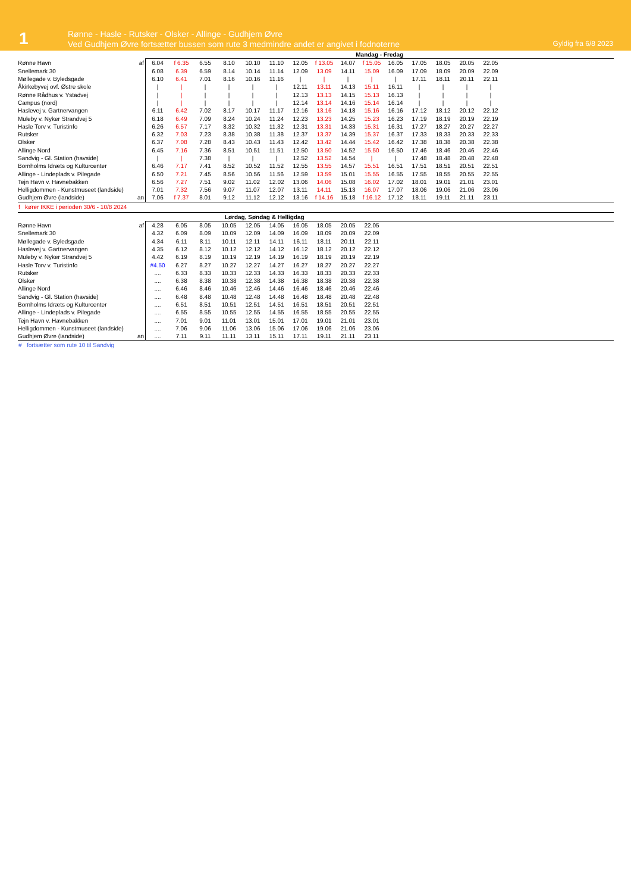1
Rønne - Hasle - Rutsker - Olsker - Allinge - Gudhjem Øvre
Ved Gudhjem Øvre fortsætter bussen som rute 3 medmindre andet er angivet i fodnoterne
Gyldig fra 6/8 2023
| | | Mandag - Fredag | | | | | | | | | | | | | | | |
| Rønne Havn | af | 6.04 | f 6.35 | 6.55 | 8.10 | 10.10 | 11.10 | 12.05 | f 13.05 | 14.07 | f 15.05 | 16.05 | 17.05 | 18.05 | 20.05 | 22.05 | |
| Snellemark 30 | | 6.08 | 6.39 | 6.59 | 8.14 | 10.14 | 11.14 | 12.09 | 13.09 | 14.11 | 15.09 | 16.09 | 17.09 | 18.09 | 20.09 | 22.09 | |
| Møllegade v. Byledsgade | | 6.10 | 6.41 | 7.01 | 8.16 | 10.16 | 11.16 | / | / | / | / | / | 17.11 | 18.11 | 20.11 | 22.11 | |
| Åkirkebyvej ovf. Østre skole | | / | / | / | / | / | / | 12.11 | 13.11 | 14.13 | 15.11 | 16.11 | / | / | / | / | |
| Rønne Rådhus v. Ystadvej | | / | / | / | / | / | / | 12.13 | 13.13 | 14.15 | 15.13 | 16.13 | / | / | / | / | |
| Campus (nord) | | / | / | / | / | / | / | 12.14 | 13.14 | 14.16 | 15.14 | 16.14 | / | / | / | / | |
| Haslevej v. Gartnervangen | | 6.11 | 6.42 | 7.02 | 8.17 | 10.17 | 11.17 | 12.16 | 13.16 | 14.18 | 15.16 | 16.16 | 17.12 | 18.12 | 20.12 | 22.12 | |
| Muleby v. Nyker Strandvej 5 | | 6.18 | 6.49 | 7.09 | 8.24 | 10.24 | 11.24 | 12.23 | 13.23 | 14.25 | 15.23 | 16.23 | 17.19 | 18.19 | 20.19 | 22.19 | |
| Hasle Torv v. Turistinfo | | 6.26 | 6.57 | 7.17 | 8.32 | 10.32 | 11.32 | 12.31 | 13.31 | 14.33 | 15.31 | 16.31 | 17.27 | 18.27 | 20.27 | 22.27 | |
| Rutsker | | 6.32 | 7.03 | 7.23 | 8.38 | 10.38 | 11.38 | 12.37 | 13.37 | 14.39 | 15.37 | 16.37 | 17.33 | 18.33 | 20.33 | 22.33 | |
| Olsker | | 6.37 | 7.08 | 7.28 | 8.43 | 10.43 | 11.43 | 12.42 | 13.42 | 14.44 | 15.42 | 16.42 | 17.38 | 18.38 | 20.38 | 22.38 | |
| Allinge Nord | | 6.45 | 7.16 | 7.36 | 8.51 | 10.51 | 11.51 | 12.50 | 13.50 | 14.52 | 15.50 | 16.50 | 17.46 | 18.46 | 20.46 | 22.46 | |
| Sandvig - Gl. Station (havside) | | / | / | 7.38 | / | / | / | 12.52 | 13.52 | 14.54 | / | / | 17.48 | 18.48 | 20.48 | 22.48 | |
| Bornholms Idræts og Kulturcenter | | 6.46 | 7.17 | 7.41 | 8.52 | 10.52 | 11.52 | 12.55 | 13.55 | 14.57 | 15.51 | 16.51 | 17.51 | 18.51 | 20.51 | 22.51 | |
| Allinge - Lindeplads v. Pilegade | | 6.50 | 7.21 | 7.45 | 8.56 | 10.56 | 11.56 | 12.59 | 13.59 | 15.01 | 15.55 | 16.55 | 17.55 | 18.55 | 20.55 | 22.55 | |
| Tejn Havn v. Havnebakken | | 6.56 | 7.27 | 7.51 | 9.02 | 11.02 | 12.02 | 13.06 | 14.06 | 15.08 | 16.02 | 17.02 | 18.01 | 19.01 | 21.01 | 23.01 | |
| Helligdommen - Kunstmuseet (landside) | | 7.01 | 7.32 | 7.56 | 9.07 | 11.07 | 12.07 | 13.11 | 14.11 | 15.13 | 16.07 | 17.07 | 18.06 | 19.06 | 21.06 | 23.06 | |
| Gudhjem Øvre (landside) | an | 7.06 | f 7.37 | 8.01 | 9.12 | 11.12 | 12.12 | 13.16 | f 14.16 | 15.18 | f 16.12 | 17.12 | 18.11 | 19.11 | 21.11 | 23.11 | |
f kører IKKE i perioden 30/6 - 10/8 2024
| | | Lørdag, Søndag & Helligdag | | | | | | | | | | |
| Rønne Havn | af | 4.28 | 6.05 | 8.05 | 10.05 | 12.05 | 14.05 | 16.05 | 18.05 | 20.05 | 22.05 | |
| Snellemark 30 | | 4.32 | 6.09 | 8.09 | 10.09 | 12.09 | 14.09 | 16.09 | 18.09 | 20.09 | 22.09 | |
| Møllegade v. Byledsgade | | 4.34 | 6.11 | 8.11 | 10.11 | 12.11 | 14.11 | 16.11 | 18.11 | 20.11 | 22.11 | |
| Haslevej v. Gartnervangen | | 4.35 | 6.12 | 8.12 | 10.12 | 12.12 | 14.12 | 16.12 | 18.12 | 20.12 | 22.12 | |
| Muleby v. Nyker Strandvej 5 | | 4.42 | 6.19 | 8.19 | 10.19 | 12.19 | 14.19 | 16.19 | 18.19 | 20.19 | 22.19 | |
| Hasle Torv v. Turistinfo | | #4.50 | 6.27 | 8.27 | 10.27 | 12.27 | 14.27 | 16.27 | 18.27 | 20.27 | 22.27 | |
| Rutsker | | .... | 6.33 | 8.33 | 10.33 | 12.33 | 14.33 | 16.33 | 18.33 | 20.33 | 22.33 | |
| Olsker | | .... | 6.38 | 8.38 | 10.38 | 12.38 | 14.38 | 16.38 | 18.38 | 20.38 | 22.38 | |
| Allinge Nord | | .... | 6.46 | 8.46 | 10.46 | 12.46 | 14.46 | 16.46 | 18.46 | 20.46 | 22.46 | |
| Sandvig - Gl. Station (havside) | | .... | 6.48 | 8.48 | 10.48 | 12.48 | 14.48 | 16.48 | 18.48 | 20.48 | 22.48 | |
| Bornholms Idræts og Kulturcenter | | .... | 6.51 | 8.51 | 10.51 | 12.51 | 14.51 | 16.51 | 18.51 | 20.51 | 22.51 | |
| Allinge - Lindeplads v. Pilegade | | .... | 6.55 | 8.55 | 10.55 | 12.55 | 14.55 | 16.55 | 18.55 | 20.55 | 22.55 | |
| Tejn Havn v. Havnebakken | | .... | 7.01 | 9.01 | 11.01 | 13.01 | 15.01 | 17.01 | 19.01 | 21.01 | 23.01 | |
| Helligdommen - Kunstmuseet (landside) | | .... | 7.06 | 9.06 | 11.06 | 13.06 | 15.06 | 17.06 | 19.06 | 21.06 | 23.06 | |
| Gudhjem Øvre (landside) | an | .... | 7.11 | 9.11 | 11.11 | 13.11 | 15.11 | 17.11 | 19.11 | 21.11 | 23.11 | |
# fortsætter som rute 10 til Sandvig